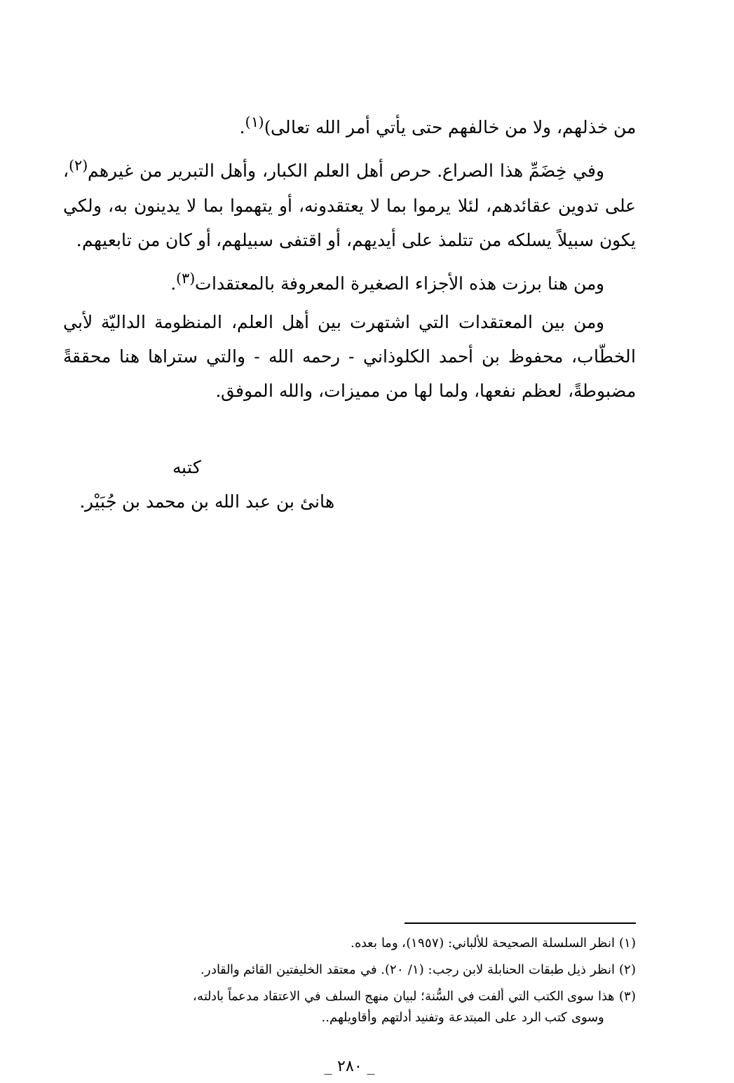من خذلهم، ولا من خالفهم حتى يأتي أمر الله تعالى)<sup>(١)</sup>.
وفي خِضَمِّ هذا الصراع. حرص أهل العلم الكبار، وأهل التبرير من غيرهم<sup>(٢)</sup>، على تدوين عقائدهم، لئلا يرموا بما لا يعتقدونه، أو يتهموا بما لا يدينون به، ولكي يكون سبيلاً يسلكه من تتلمذ على أيديهم، أو اقتفى سبيلهم، أو كان من تابعيهم.
ومن هنا برزت هذه الأجزاء الصغيرة المعروفة بالمعتقدات<sup>(٣)</sup>.
ومن بين المعتقدات التي اشتهرت بين أهل العلم، المنظومة الداليّة لأبي الخطّاب، محفوظ بن أحمد الكلوذاني - رحمه الله - والتي ستراها هنا محققةً مضبوطةً، لعظم نفعها، ولما لها من مميزات، والله الموفق.
كتبه
هانئ بن عبد الله بن محمد بن جُبَيْر.
(١) انظر السلسلة الصحيحة للألباني: (١٩٥٧)، وما بعده.
(٢) انظر ذيل طبقات الحنابلة لابن رجب: (١/ ٢٠). في معتقد الخليفتين القائم والقادر.
(٣) هذا سوى الكتب التي ألفت في السُّنة؛ لبيان منهج السلف في الاعتقاد مدعماً بادلته،
وسوى كتب الرد على المبتدعة وتفنيد أدلتهم وأقاويلهم..
_ ٢٨٠ _